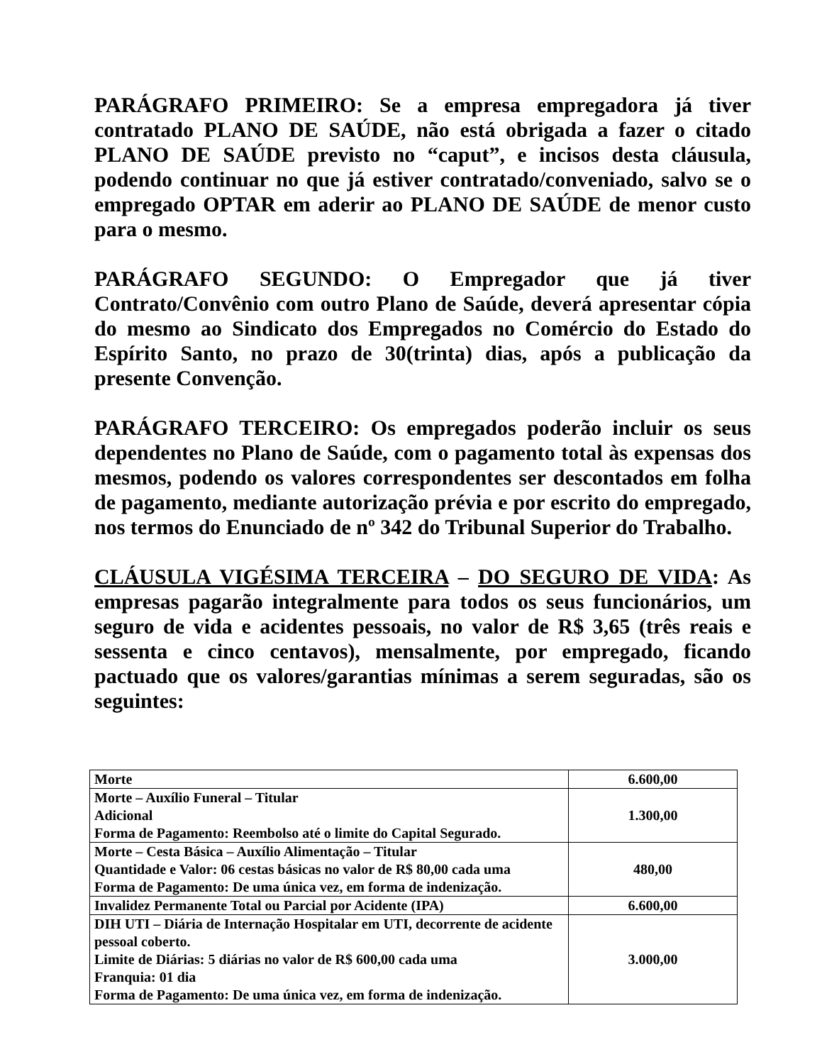PARÁGRAFO PRIMEIRO: Se a empresa empregadora já tiver contratado PLANO DE SAÚDE, não está obrigada a fazer o citado PLANO DE SAÚDE previsto no “caput”, e incisos desta cláusula, podendo continuar no que já estiver contratado/conveniado, salvo se o empregado OPTAR em aderir ao PLANO DE SAÚDE de menor custo para o mesmo.
PARÁGRAFO SEGUNDO: O Empregador que já tiver Contrato/Convênio com outro Plano de Saúde, deverá apresentar cópia do mesmo ao Sindicato dos Empregados no Comércio do Estado do Espírito Santo, no prazo de 30(trinta) dias, após a publicação da presente Convenção.
PARÁGRAFO TERCEIRO: Os empregados poderão incluir os seus dependentes no Plano de Saúde, com o pagamento total às expensas dos mesmos, podendo os valores correspondentes ser descontados em folha de pagamento, mediante autorização prévia e por escrito do empregado, nos termos do Enunciado de nº 342 do Tribunal Superior do Trabalho.
CLÁUSULA VIGÉSIMA TERCEIRA – DO SEGURO DE VIDA: As empresas pagarão integralmente para todos os seus funcionários, um seguro de vida e acidentes pessoais, no valor de R$ 3,65 (três reais e sessenta e cinco centavos), mensalmente, por empregado, ficando pactuado que os valores/garantias mínimas a serem seguradas, são os seguintes:
| Morte | 6.600,00 |
| Morte – Auxílio Funeral – Titular Adicional Forma de Pagamento: Reembolso até o limite do Capital Segurado. | 1.300,00 |
| Morte – Cesta Básica – Auxílio Alimentação – Titular Quantidade e Valor: 06 cestas básicas no valor de R$ 80,00 cada uma Forma de Pagamento: De uma única vez, em forma de indenização. | 480,00 |
| Invalidez Permanente Total ou Parcial por Acidente (IPA) | 6.600,00 |
| DIH UTI – Diária de Internação Hospitalar em UTI, decorrente de acidente pessoal coberto. Limite de Diárias: 5 diárias no valor de R$ 600,00 cada uma Franquia: 01 dia Forma de Pagamento: De uma única vez, em forma de indenização. | 3.000,00 |